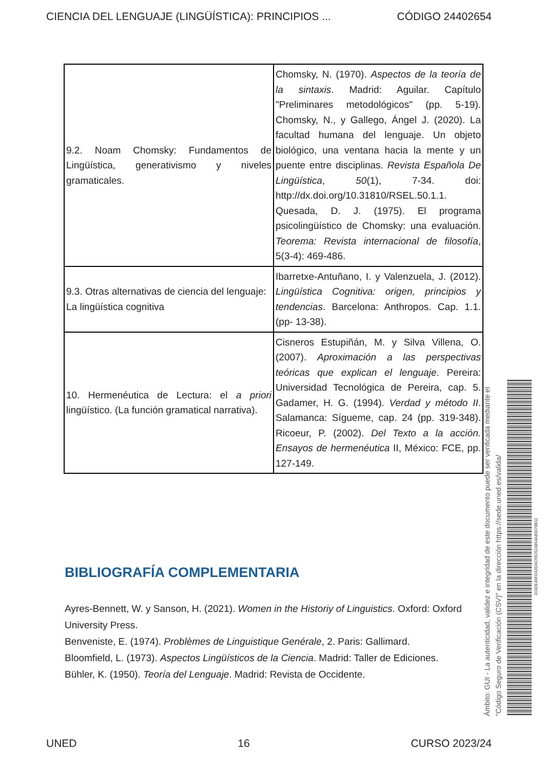CIENCIA DEL LENGUAJE (LINGÜÍSTICA): PRINCIPIOS ... CÓDIGO 24402654
| 9.2. Noam Chomsky: Fundamentos de Lingüística, generativismo y niveles gramaticales. | Chomsky, N. (1970). Aspectos de la teoría de la sintaxis . Madrid: Aguilar. Capítulo "Preliminares metodológicos" (pp. 5-19). Chomsky, N., y Gallego, Ángel J. (2020). La facultad humana del lenguaje. Un objeto biológico, una ventana hacia la mente y un puente entre disciplinas. Revista Española De Lingüística , 50 (1), 7-34. doi: http://dx.doi.org/10.31810/RSEL.50.1.1. Quesada, D. J. (1975). El programa psicolingüístico de Chomsky: una evaluación. Teorema: Revista internacional de filosofía , 5(3-4): 469-486. |
| 9.3. Otras alternativas de ciencia del lenguaje: La lingüística cognitiva | Ibarretxe-Antuñano, I. y Valenzuela, J. (2012). Lingüística Cognitiva: origen, principios y tendencias . Barcelona: Anthropos. Cap. 1.1. (pp- 13-38). |
| 10. Hermenéutica de Lectura: el a priori lingüístico. (La función gramatical narrativa). | Cisneros Estupiñán, M. y Silva Villena, O. (2007). Aproximación a las perspectivas teóricas que explican el lenguaje . Pereira: Universidad Tecnológica de Pereira, cap. 5. Gadamer, H. G. (1994). Verdad y método II . Salamanca: Sígueme, cap. 24 (pp. 319-348). Ricoeur, P. (2002). Del Texto a la acción. Ensayos de hermenéutica II, México: FCE, pp. 127-149. |
BIBLIOGRAFÍA COMPLEMENTARIA
Ayres-Bennett, W. y Sanson, H. (2021). Women in the Historiy of Linguistics. Oxford: Oxford University Press.
Benveniste, E. (1974). Problèmes de Linguistique Genérale, 2. Paris: Gallimard.
Bloomfield, L. (1973). Aspectos Lingüísticos de la Ciencia. Madrid: Taller de Ediciones.
Bühler, K. (1950). Teoría del Lenguaje. Madrid: Revista de Occidente.
Ámbito: GUI - La autenticidad, validez e integridad de este documento puede ser verificada mediante el "Código Seguro de Verificación (CSV)" en la dirección https://sede.uned.es/valida/
319DE46FD43DAC662524864A80078B11
UNED 16 CURSO 2023/24